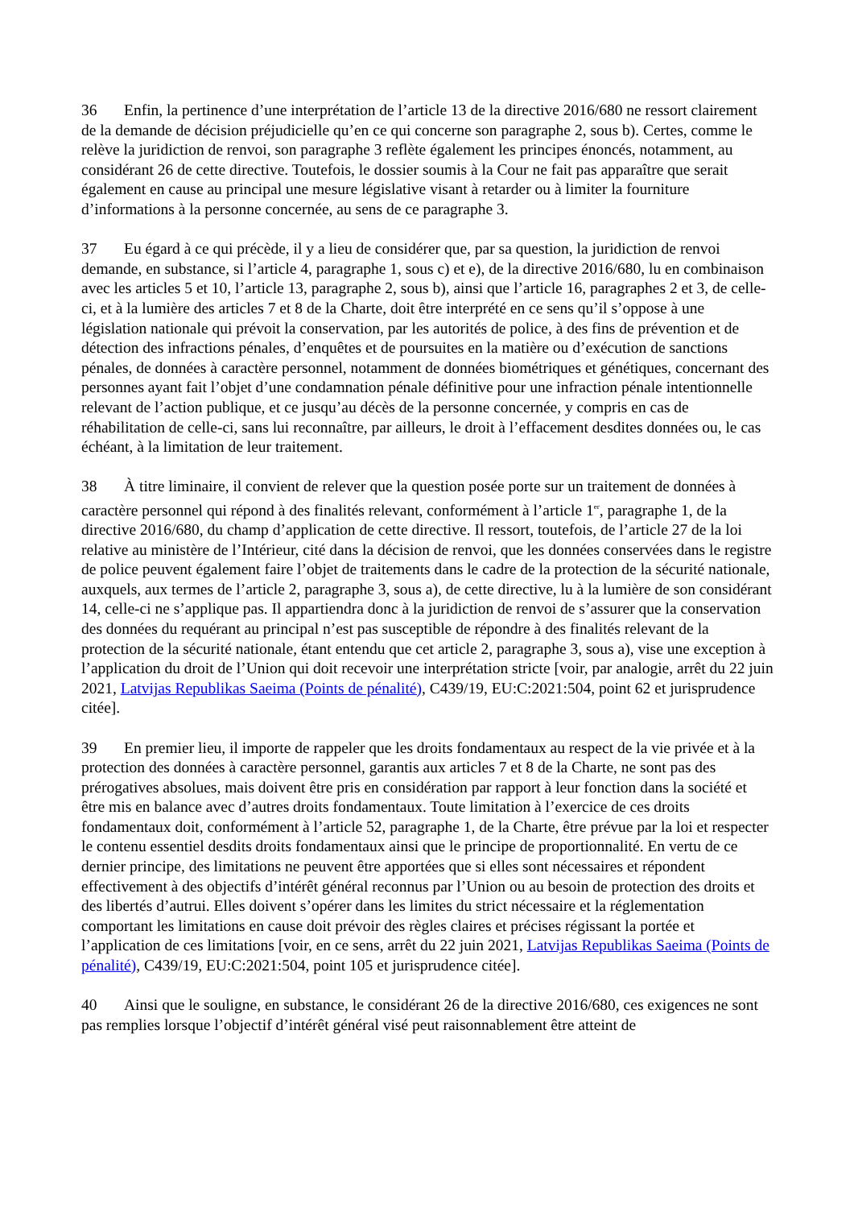36 Enfin, la pertinence d’une interprétation de l’article 13 de la directive 2016/680 ne ressort clairement de la demande de décision préjudicielle qu’en ce qui concerne son paragraphe 2, sous b). Certes, comme le relève la juridiction de renvoi, son paragraphe 3 reflète également les principes énoncés, notamment, au considérant 26 de cette directive. Toutefois, le dossier soumis à la Cour ne fait pas apparaître que serait également en cause au principal une mesure législative visant à retarder ou à limiter la fourniture d’informations à la personne concernée, au sens de ce paragraphe 3.
37 Eu égard à ce qui précède, il y a lieu de considérer que, par sa question, la juridiction de renvoi demande, en substance, si l’article 4, paragraphe 1, sous c) et e), de la directive 2016/680, lu en combinaison avec les articles 5 et 10, l’article 13, paragraphe 2, sous b), ainsi que l’article 16, paragraphes 2 et 3, de celle-ci, et à la lumière des articles 7 et 8 de la Charte, doit être interprété en ce sens qu’il s’oppose à une législation nationale qui prévoit la conservation, par les autorités de police, à des fins de prévention et de détection des infractions pénales, d’enquêtes et de poursuites en la matière ou d’exécution de sanctions pénales, de données à caractère personnel, notamment de données biométriques et génétiques, concernant des personnes ayant fait l’objet d’une condamnation pénale définitive pour une infraction pénale intentionnelle relevant de l’action publique, et ce jusqu’au décès de la personne concernée, y compris en cas de réhabilitation de celle-ci, sans lui reconnaître, par ailleurs, le droit à l’effacement desdites données ou, le cas échéant, à la limitation de leur traitement.
38 À titre liminaire, il convient de relever que la question posée porte sur un traitement de données à caractère personnel qui répond à des finalités relevant, conformément à l’article 1<sup>er</sup>, paragraphe 1, de la directive 2016/680, du champ d’application de cette directive. Il ressort, toutefois, de l’article 27 de la loi relative au ministère de l’Intérieur, cité dans la décision de renvoi, que les données conservées dans le registre de police peuvent également faire l’objet de traitements dans le cadre de la protection de la sécurité nationale, auxquels, aux termes de l’article 2, paragraphe 3, sous a), de cette directive, lu à la lumière de son considérant 14, celle-ci ne s’applique pas. Il appartiendra donc à la juridiction de renvoi de s’assurer que la conservation des données du requérant au principal n’est pas susceptible de répondre à des finalités relevant de la protection de la sécurité nationale, étant entendu que cet article 2, paragraphe 3, sous a), vise une exception à l’application du droit de l’Union qui doit recevoir une interprétation stricte [voir, par analogie, arrêt du 22 juin 2021, Latvijas Republikas Saeima (Points de pénalité), C439/19, EU:C:2021:504, point 62 et jurisprudence citée].
39 En premier lieu, il importe de rappeler que les droits fondamentaux au respect de la vie privée et à la protection des données à caractère personnel, garantis aux articles 7 et 8 de la Charte, ne sont pas des prérogatives absolues, mais doivent être pris en considération par rapport à leur fonction dans la société et être mis en balance avec d’autres droits fondamentaux. Toute limitation à l’exercice de ces droits fondamentaux doit, conformément à l’article 52, paragraphe 1, de la Charte, être prévue par la loi et respecter le contenu essentiel desdits droits fondamentaux ainsi que le principe de proportionnalité. En vertu de ce dernier principe, des limitations ne peuvent être apportées que si elles sont nécessaires et répondent effectivement à des objectifs d’intérêt général reconnus par l’Union ou au besoin de protection des droits et des libertés d’autrui. Elles doivent s’opérer dans les limites du strict nécessaire et la réglementation comportant les limitations en cause doit prévoir des règles claires et précises régissant la portée et l’application de ces limitations [voir, en ce sens, arrêt du 22 juin 2021, Latvijas Republikas Saeima (Points de pénalité), C439/19, EU:C:2021:504, point 105 et jurisprudence citée].
40 Ainsi que le souligne, en substance, le considérant 26 de la directive 2016/680, ces exigences ne sont pas remplies lorsque l’objectif d’intérêt général visé peut raisonnablement être atteint de